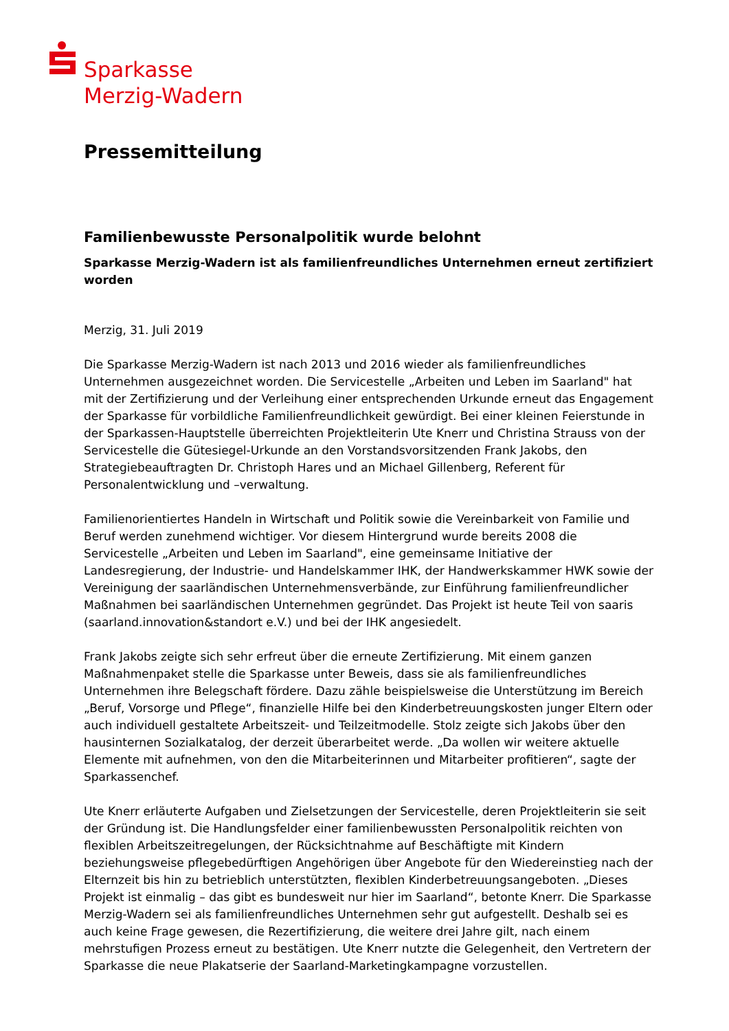Sparkasse
Merzig-Wadern
Pressemitteilung
Familienbewusste Personalpolitik wurde belohnt
Sparkasse Merzig-Wadern ist als familienfreundliches Unternehmen erneut zertifiziert worden
Merzig, 31. Juli 2019
Die Sparkasse Merzig-Wadern ist nach 2013 und 2016 wieder als familienfreundliches Unternehmen ausgezeichnet worden. Die Servicestelle „Arbeiten und Leben im Saarland" hat mit der Zertifizierung und der Verleihung einer entsprechenden Urkunde erneut das Engagement der Sparkasse für vorbildliche Familienfreundlichkeit gewürdigt. Bei einer kleinen Feierstunde in der Sparkassen-Hauptstelle überreichten Projektleiterin Ute Knerr und Christina Strauss von der Servicestelle die Gütesiegel-Urkunde an den Vorstandsvorsitzenden Frank Jakobs, den Strategiebeauftragten Dr. Christoph Hares und an Michael Gillenberg, Referent für Personalentwicklung und –verwaltung.
Familienorientiertes Handeln in Wirtschaft und Politik sowie die Vereinbarkeit von Familie und Beruf werden zunehmend wichtiger. Vor diesem Hintergrund wurde bereits 2008 die Servicestelle „Arbeiten und Leben im Saarland", eine gemeinsame Initiative der Landesregierung, der Industrie- und Handelskammer IHK, der Handwerkskammer HWK sowie der Vereinigung der saarländischen Unternehmensverbände, zur Einführung familienfreundlicher Maßnahmen bei saarländischen Unternehmen gegründet. Das Projekt ist heute Teil von saaris (saarland.innovation&standort e.V.) und bei der IHK angesiedelt.
Frank Jakobs zeigte sich sehr erfreut über die erneute Zertifizierung. Mit einem ganzen Maßnahmenpaket stelle die Sparkasse unter Beweis, dass sie als familienfreundliches Unternehmen ihre Belegschaft fördere. Dazu zähle beispielsweise die Unterstützung im Bereich „Beruf, Vorsorge und Pflege“, finanzielle Hilfe bei den Kinderbetreuungskosten junger Eltern oder auch individuell gestaltete Arbeitszeit- und Teilzeitmodelle. Stolz zeigte sich Jakobs über den hausinternen Sozialkatalog, der derzeit überarbeitet werde. „Da wollen wir weitere aktuelle Elemente mit aufnehmen, von den die Mitarbeiterinnen und Mitarbeiter profitieren“, sagte der Sparkassenchef.
Ute Knerr erläuterte Aufgaben und Zielsetzungen der Servicestelle, deren Projektleiterin sie seit der Gründung ist. Die Handlungsfelder einer familienbewussten Personalpolitik reichten von flexiblen Arbeitszeitregelungen, der Rücksichtnahme auf Beschäftigte mit Kindern beziehungsweise pflegebedürftigen Angehörigen über Angebote für den Wiedereinstieg nach der Elternzeit bis hin zu betrieblich unterstützten, flexiblen Kinderbetreuungsangeboten. „Dieses Projekt ist einmalig – das gibt es bundesweit nur hier im Saarland“, betonte Knerr. Die Sparkasse Merzig-Wadern sei als familienfreundliches Unternehmen sehr gut aufgestellt. Deshalb sei es auch keine Frage gewesen, die Rezertifizierung, die weitere drei Jahre gilt, nach einem mehrstufigen Prozess erneut zu bestätigen. Ute Knerr nutzte die Gelegenheit, den Vertretern der Sparkasse die neue Plakatserie der Saarland-Marketingkampagne vorzustellen.